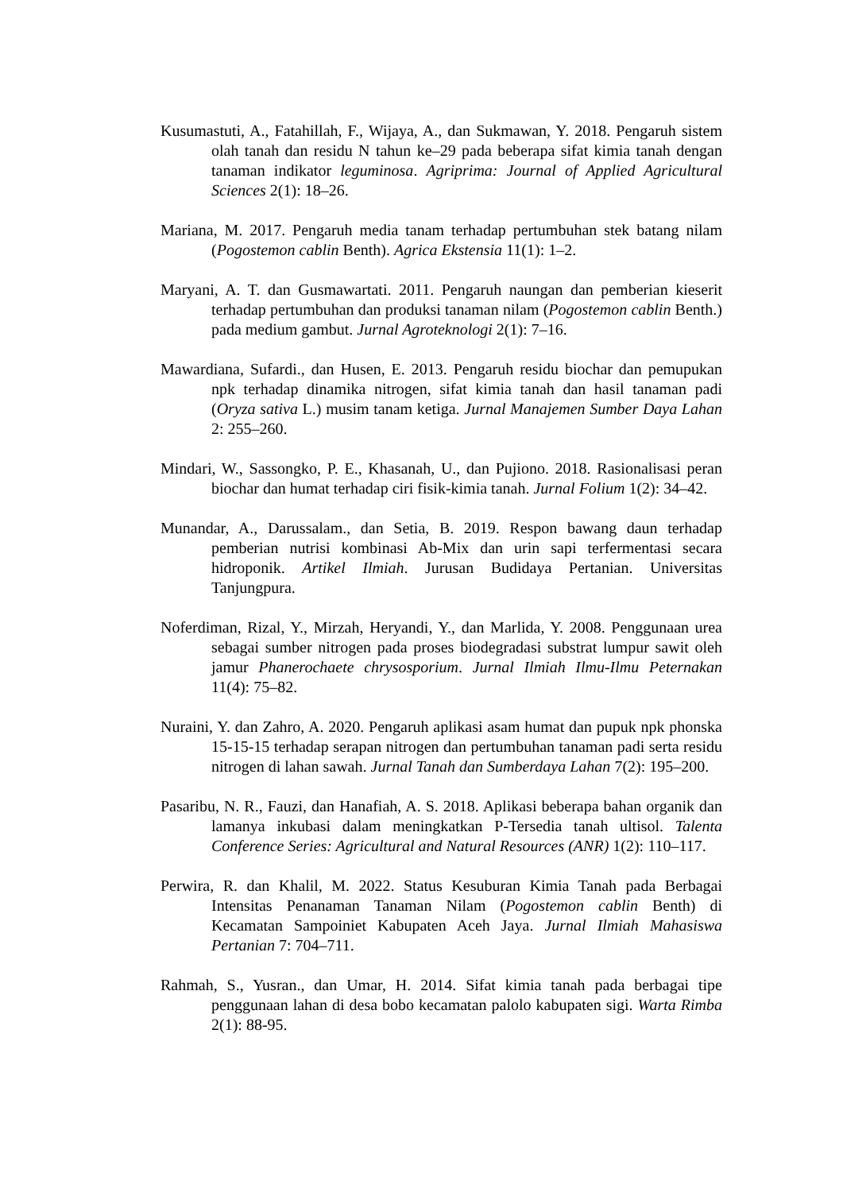Kusumastuti, A., Fatahillah, F., Wijaya, A., dan Sukmawan, Y. 2018. Pengaruh sistem olah tanah dan residu N tahun ke–29 pada beberapa sifat kimia tanah dengan tanaman indikator leguminosa. Agriprima: Journal of Applied Agricultural Sciences 2(1): 18–26.
Mariana, M. 2017. Pengaruh media tanam terhadap pertumbuhan stek batang nilam (Pogostemon cablin Benth). Agrica Ekstensia 11(1): 1–2.
Maryani, A. T. dan Gusmawartati. 2011. Pengaruh naungan dan pemberian kieserit terhadap pertumbuhan dan produksi tanaman nilam (Pogostemon cablin Benth.) pada medium gambut. Jurnal Agroteknologi 2(1): 7–16.
Mawardiana, Sufardi., dan Husen, E. 2013. Pengaruh residu biochar dan pemupukan npk terhadap dinamika nitrogen, sifat kimia tanah dan hasil tanaman padi (Oryza sativa L.) musim tanam ketiga. Jurnal Manajemen Sumber Daya Lahan 2: 255–260.
Mindari, W., Sassongko, P. E., Khasanah, U., dan Pujiono. 2018. Rasionalisasi peran biochar dan humat terhadap ciri fisik-kimia tanah. Jurnal Folium 1(2): 34–42.
Munandar, A., Darussalam., dan Setia, B. 2019. Respon bawang daun terhadap pemberian nutrisi kombinasi Ab-Mix dan urin sapi terfermentasi secara hidroponik. Artikel Ilmiah. Jurusan Budidaya Pertanian. Universitas Tanjungpura.
Noferdiman, Rizal, Y., Mirzah, Heryandi, Y., dan Marlida, Y. 2008. Penggunaan urea sebagai sumber nitrogen pada proses biodegradasi substrat lumpur sawit oleh jamur Phanerochaete chrysosporium. Jurnal Ilmiah Ilmu-Ilmu Peternakan 11(4): 75–82.
Nuraini, Y. dan Zahro, A. 2020. Pengaruh aplikasi asam humat dan pupuk npk phonska 15-15-15 terhadap serapan nitrogen dan pertumbuhan tanaman padi serta residu nitrogen di lahan sawah. Jurnal Tanah dan Sumberdaya Lahan 7(2): 195–200.
Pasaribu, N. R., Fauzi, dan Hanafiah, A. S. 2018. Aplikasi beberapa bahan organik dan lamanya inkubasi dalam meningkatkan P-Tersedia tanah ultisol. Talenta Conference Series: Agricultural and Natural Resources (ANR) 1(2): 110–117.
Perwira, R. dan Khalil, M. 2022. Status Kesuburan Kimia Tanah pada Berbagai Intensitas Penanaman Tanaman Nilam (Pogostemon cablin Benth) di Kecamatan Sampoiniet Kabupaten Aceh Jaya. Jurnal Ilmiah Mahasiswa Pertanian 7: 704–711.
Rahmah, S., Yusran., dan Umar, H. 2014. Sifat kimia tanah pada berbagai tipe penggunaan lahan di desa bobo kecamatan palolo kabupaten sigi. Warta Rimba 2(1): 88-95.